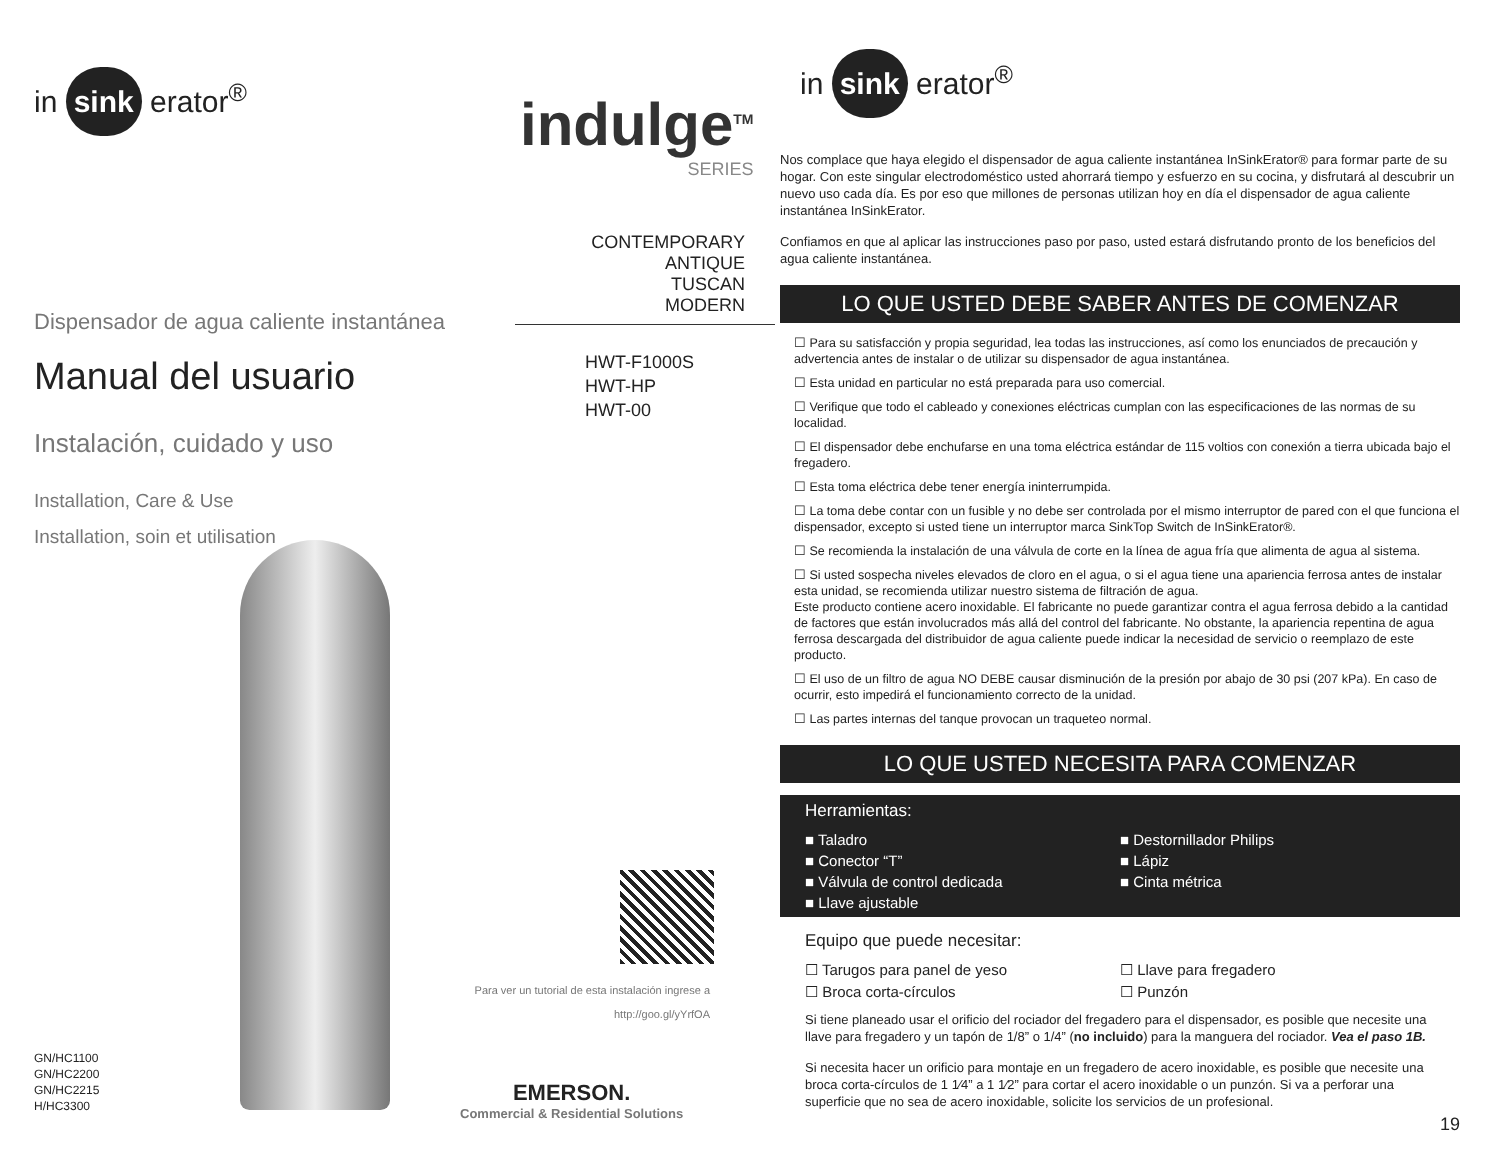in sink erator<sup>®</sup>
indulge<sup>TM</sup>
SERIES
CONTEMPORARY
ANTIQUE
TUSCAN
MODERN
HWT-F1000S
HWT-HP
HWT-00
Dispensador de agua caliente instantánea
Manual del usuario
Instalación, cuidado y uso
Installation, Care & Use
Installation, soin et utilisation
Para ver un tutorial de esta instalación ingrese a
http://goo.gl/yYrfOA
GN/HC1100
GN/HC2200
GN/HC2215
H/HC3300
EMERSON.
Commercial & Residential Solutions
in sink erator<sup>®</sup>
Nos complace que haya elegido el dispensador de agua caliente instantánea InSinkErator® para formar parte de su hogar. Con este singular electrodoméstico usted ahorrará tiempo y esfuerzo en su cocina, y disfrutará al descubrir un nuevo uso cada día. Es por eso que millones de personas utilizan hoy en día el dispensador de agua caliente instantánea InSinkErator.
Confiamos en que al aplicar las instrucciones paso por paso, usted estará disfrutando pronto de los beneficios del agua caliente instantánea.
LO QUE USTED DEBE SABER ANTES DE COMENZAR
☐ Para su satisfacción y propia seguridad, lea todas las instrucciones, así como los enunciados de precaución y advertencia antes de instalar o de utilizar su dispensador de agua instantánea.
☐ Esta unidad en particular no está preparada para uso comercial.
☐ Verifique que todo el cableado y conexiones eléctricas cumplan con las especificaciones de las normas de su localidad.
☐ El dispensador debe enchufarse en una toma eléctrica estándar de 115 voltios con conexión a tierra ubicada bajo el fregadero.
☐ Esta toma eléctrica debe tener energía ininterrumpida.
☐ La toma debe contar con un fusible y no debe ser controlada por el mismo interruptor de pared con el que funciona el dispensador, excepto si usted tiene un interruptor marca SinkTop Switch de InSinkErator®.
☐ Se recomienda la instalación de una válvula de corte en la línea de agua fría que alimenta de agua al sistema.
☐ Si usted sospecha niveles elevados de cloro en el agua, o si el agua tiene una apariencia ferrosa antes de instalar esta unidad, se recomienda utilizar nuestro sistema de filtración de agua.
Este producto contiene acero inoxidable. El fabricante no puede garantizar contra el agua ferrosa debido a la cantidad de factores que están involucrados más allá del control del fabricante. No obstante, la apariencia repentina de agua ferrosa descargada del distribuidor de agua caliente puede indicar la necesidad de servicio o reemplazo de este producto.
☐ El uso de un filtro de agua NO DEBE causar disminución de la presión por abajo de 30 psi (207 kPa). En caso de ocurrir, esto impedirá el funcionamiento correcto de la unidad.
☐ Las partes internas del tanque provocan un traqueteo normal.
LO QUE USTED NECESITA PARA COMENZAR
Herramientas:
■ Taladro ■ Destornillador Philips ■ Conector “T” ■ Lápiz ■ Válvula de control dedicada ■ Cinta métrica ■ Llave ajustable
Equipo que puede necesitar:
☐ Tarugos para panel de yeso ☐ Llave para fregadero ☐ Broca corta-círculos ☐ Punzón
Si tiene planeado usar el orificio del rociador del fregadero para el dispensador, es posible que necesite una llave para fregadero y un tapón de 1/8” o 1/4” (no incluido) para la manguera del rociador. Vea el paso 1B.
Si necesita hacer un orificio para montaje en un fregadero de acero inoxidable, es posible que necesite una broca corta-círculos de 1 1⁄4” a 1 1⁄2” para cortar el acero inoxidable o un punzón. Si va a perforar una superficie que no sea de acero inoxidable, solicite los servicios de un profesional.
19